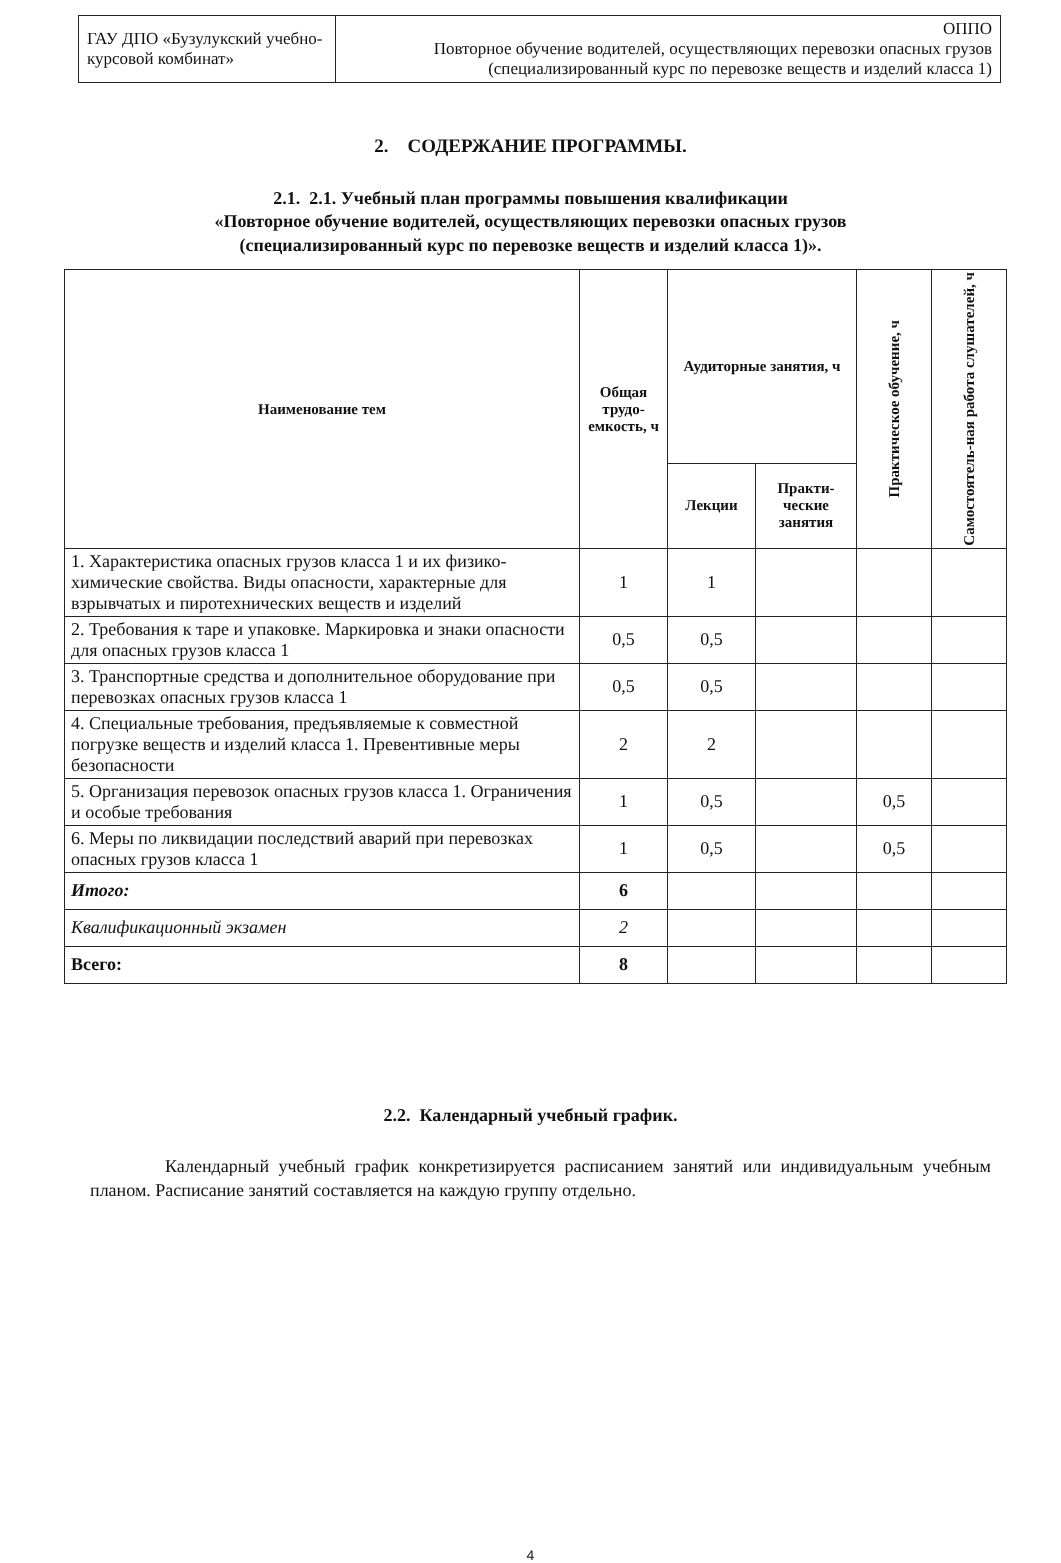| ГАУ ДПО «Бузулукский учебно-курсовой комбинат» | ОППО Повторное обучение водителей, осуществляющих перевозки опасных грузов (специализированный курс по перевозке веществ и изделий класса 1) |
2. СОДЕРЖАНИЕ ПРОГРАММЫ.
2.1. 2.1. Учебный план программы повышения квалификации
«Повторное обучение водителей, осуществляющих перевозки опасных грузов
(специализированный курс по перевозке веществ и изделий класса 1)».
| Наименование тем | Общая трудо-емкость, ч | Аудиторные занятия, ч | | Практическое обучение, ч | Самостоятель-ная работа слушателей, ч |
| --- | --- | --- | --- | --- | --- |
| | | Лекции | Практи-ческие занятия | | |
| 1. Характеристика опасных грузов класса 1 и их физико-химические свойства. Виды опасности, характерные для взрывчатых и пиротехнических веществ и изделий | 1 | 1 | | | |
| 2. Требования к таре и упаковке. Маркировка и знаки опасности для опасных грузов класса 1 | 0,5 | 0,5 | | | |
| 3. Транспортные средства и дополнительное оборудование при перевозках опасных грузов класса 1 | 0,5 | 0,5 | | | |
| 4. Специальные требования, предъявляемые к совместной погрузке веществ и изделий класса 1. Превентивные меры безопасности | 2 | 2 | | | |
| 5. Организация перевозок опасных грузов класса 1. Ограничения и особые требования | 1 | 0,5 | | 0,5 | |
| 6. Меры по ликвидации последствий аварий при перевозках опасных грузов класса 1 | 1 | 0,5 | | 0,5 | |
| Итого: | 6 | | | | |
| Квалификационный экзамен | 2 | | | | |
| Всего: | 8 | | | | |
2.2. Календарный учебный график.
Календарный учебный график конкретизируется расписанием занятий или индивидуальным учебным планом. Расписание занятий составляется на каждую группу отдельно.
4